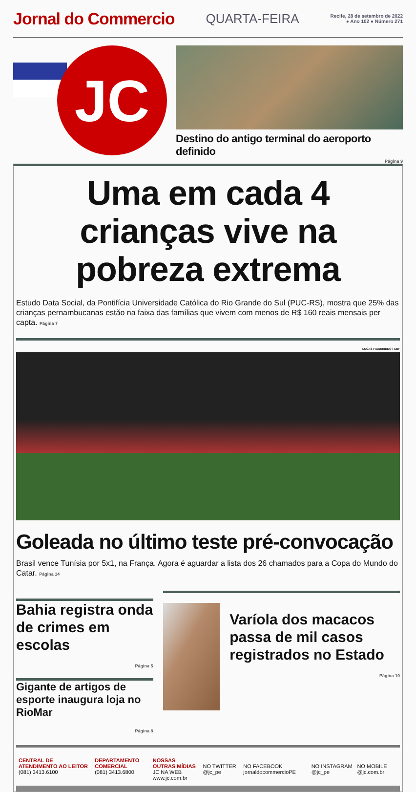Jornal do Commercio
QUARTA-FEIRA
Recife, 28 de setembro de 2022
● Ano 102 ● Número 271
JC
Destino do antigo terminal do aeroporto definido
Página 9
Uma em cada 4 crianças vive na pobreza extrema
Estudo Data Social, da Pontifícia Universidade Católica do Rio Grande do Sul (PUC-RS), mostra que 25% das crianças pernambucanas estão na faixa das famílias que vivem com menos de R$ 160 reais mensais per capta. Página 7
LUCAS FIGUEIREDO / CBF
Goleada no último teste pré-convocação
Brasil vence Tunísia por 5x1, na França. Agora é aguardar a lista dos 26 chamados para a Copa do Mundo do Catar. Página 14
Bahia registra onda de crimes em escolas
Página 5
Gigante de artigos de esporte inaugura loja no RioMar
Página 8
Varíola dos macacos passa de mil casos registrados no Estado
Página 10
CENTRAL DE ATENDIMENTO AO LEITOR
(081) 3413.6100
DEPARTAMENTO COMERCIAL
(081) 3413.6800
NOSSAS OUTRAS MÍDIAS
JC NA WEB www.jc.com.br
NO TWITTER @jc_pe
NO FACEBOOK jornaldocommercioPE
NO INSTAGRAM @jc_pe
NO MOBILE @jc.com.br